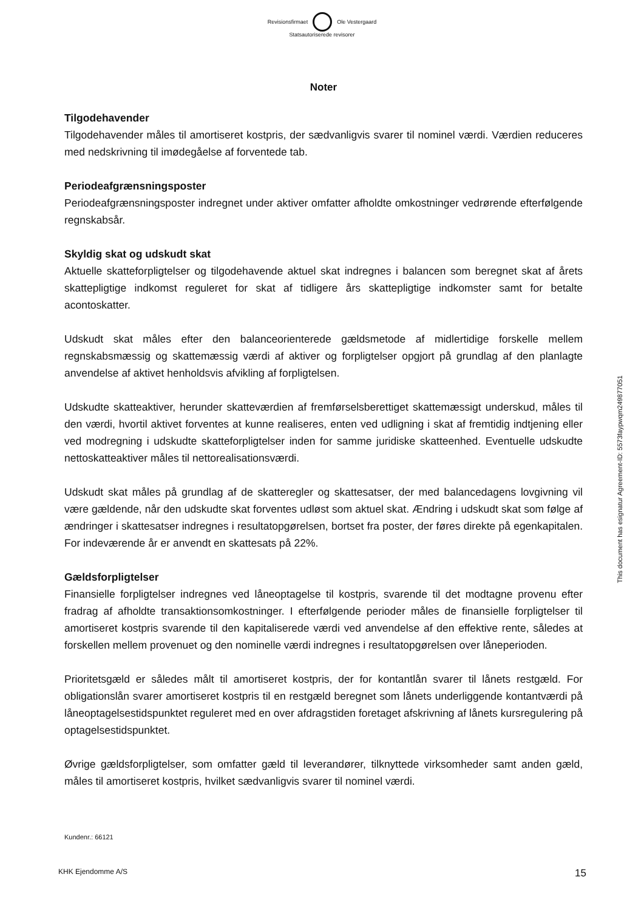Revisionsfirmaet Ole Vestergaard
Statsautoriserede revisorer
Noter
Tilgodehavender
Tilgodehavender måles til amortiseret kostpris, der sædvanligvis svarer til nominel værdi. Værdien reduceres med nedskrivning til imødegåelse af forventede tab.
Periodeafgrænsningsposter
Periodeafgrænsningsposter indregnet under aktiver omfatter afholdte omkostninger vedrørende efterfølgende regnskabsår.
Skyldig skat og udskudt skat
Aktuelle skatteforpligtelser og tilgodehavende aktuel skat indregnes i balancen som beregnet skat af årets skattepligtige indkomst reguleret for skat af tidligere års skattepligtige indkomster samt for betalte acontoskatter.
Udskudt skat måles efter den balanceorienterede gældsmetode af midlertidige forskelle mellem regnskabsmæssig og skattemæssig værdi af aktiver og forpligtelser opgjort på grundlag af den planlagte anvendelse af aktivet henholdsvis afvikling af forpligtelsen.
Udskudte skatteaktiver, herunder skatteværdien af fremførselsberettiget skattemæssigt underskud, måles til den værdi, hvortil aktivet forventes at kunne realiseres, enten ved udligning i skat af fremtidig indtjening eller ved modregning i udskudte skatteforpligtelser inden for samme juridiske skatteenhed. Eventuelle udskudte nettoskatteaktiver måles til nettorealisationsværdi.
Udskudt skat måles på grundlag af de skatteregler og skattesatser, der med balancedagens lovgivning vil være gældende, når den udskudte skat forventes udløst som aktuel skat. Ændring i udskudt skat som følge af ændringer i skattesatser indregnes i resultatopgørelsen, bortset fra poster, der føres direkte på egenkapitalen. For indeværende år er anvendt en skattesats på 22%.
Gældsforpligtelser
Finansielle forpligtelser indregnes ved låneoptagelse til kostpris, svarende til det modtagne provenu efter fradrag af afholdte transaktionsomkostninger. I efterfølgende perioder måles de finansielle forpligtelser til amortiseret kostpris svarende til den kapitaliserede værdi ved anvendelse af den effektive rente, således at forskellen mellem provenuet og den nominelle værdi indregnes i resultatopgørelsen over låneperioden.
Prioritetsgæld er således målt til amortiseret kostpris, der for kontantlån svarer til lånets restgæld. For obligationslån svarer amortiseret kostpris til en restgæld beregnet som lånets underliggende kontantværdi på låneoptagelsestidspunktet reguleret med en over afdragstiden foretaget afskrivning af lånets kursregulering på optagelsestidspunktet.
Øvrige gældsforpligtelser, som omfatter gæld til leverandører, tilknyttede virksomheder samt anden gæld, måles til amortiseret kostpris, hvilket sædvanligvis svarer til nominel værdi.
This document has esignatur Agreement-ID: 5573faypwqm249877051
Kundenr.: 66121
KHK Ejendomme A/S 15